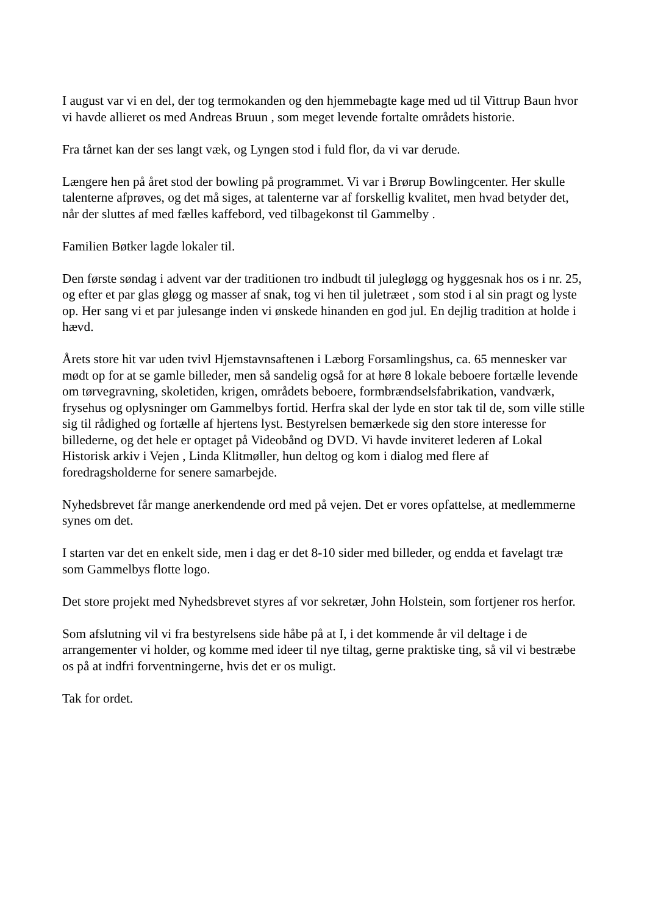I august var vi en del, der tog termokanden og den hjemmebagte kage med ud til Vittrup Baun hvor vi havde allieret os med Andreas Bruun , som meget levende fortalte områdets historie.
Fra tårnet kan der ses langt væk, og Lyngen stod i fuld flor, da vi var derude.
Længere hen på året stod der bowling på programmet. Vi var i Brørup Bowlingcenter. Her skulle talenterne afprøves, og det må siges, at talenterne var af forskellig kvalitet, men hvad betyder det, når der sluttes af med fælles kaffebord, ved tilbagekonst til Gammelby .
Familien Bøtker lagde lokaler til.
Den første søndag i advent var der traditionen tro indbudt til julegløgg og hyggesnak hos os i nr. 25, og efter et par glas gløgg og masser af snak, tog vi hen til juletræet , som stod i al sin pragt og lyste op. Her sang vi et par julesange inden vi ønskede hinanden en god jul. En dejlig tradition at holde i hævd.
Årets store hit var uden tvivl Hjemstavnsaftenen i Læborg Forsamlingshus, ca. 65 mennesker var mødt op for at se gamle billeder, men så sandelig også for at høre 8 lokale beboere fortælle levende om tørvegravning, skoletiden, krigen, områdets beboere, formbrændselsfabrikation, vandværk, frysehus og oplysninger om Gammelbys fortid. Herfra skal der lyde en stor tak til de, som ville stille sig til rådighed og fortælle af hjertens lyst. Bestyrelsen bemærkede sig den store interesse for billederne, og det hele er optaget på Videobånd og DVD. Vi havde inviteret lederen af Lokal Historisk arkiv i Vejen , Linda Klitmøller, hun deltog og kom i dialog med flere af foredragsholderne for senere samarbejde.
Nyhedsbrevet får mange anerkendende ord med på vejen. Det er vores opfattelse, at medlemmerne synes om det.
I starten var det en enkelt side, men i dag er det 8-10 sider med billeder, og endda et favelagt træ som Gammelbys flotte logo.
Det store projekt med Nyhedsbrevet styres af vor sekretær, John Holstein, som fortjener ros herfor.
Som afslutning vil vi fra bestyrelsens side håbe på at I, i det kommende år vil deltage i de arrangementer vi holder, og komme med ideer til nye tiltag, gerne praktiske ting, så vil vi bestræbe os på at indfri forventningerne, hvis det er os muligt.
Tak for ordet.